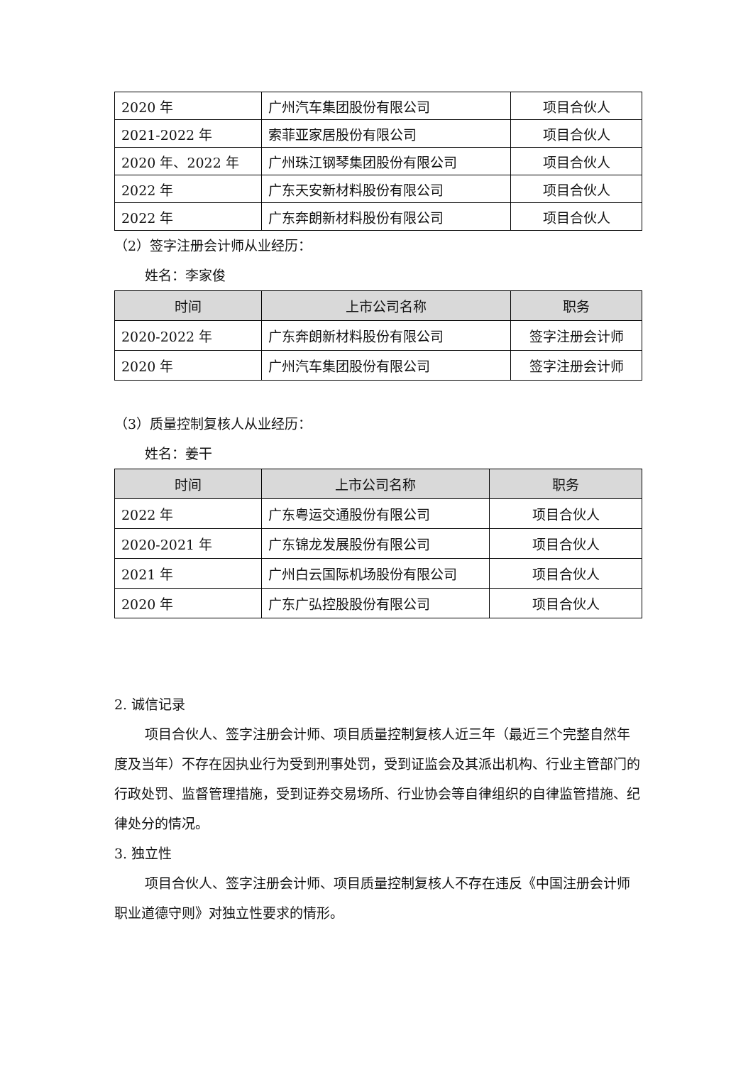| 2020 年 | 广州汽车集团股份有限公司 | 项目合伙人 |
| 2021-2022 年 | 索菲亚家居股份有限公司 | 项目合伙人 |
| 2020 年、2022 年 | 广州珠江钢琴集团股份有限公司 | 项目合伙人 |
| 2022 年 | 广东天安新材料股份有限公司 | 项目合伙人 |
| 2022 年 | 广东奔朗新材料股份有限公司 | 项目合伙人 |
（2）签字注册会计师从业经历：
姓名：李家俊
| 时间 | 上市公司名称 | 职务 |
| --- | --- | --- |
| 2020-2022 年 | 广东奔朗新材料股份有限公司 | 签字注册会计师 |
| 2020 年 | 广州汽车集团股份有限公司 | 签字注册会计师 |
（3）质量控制复核人从业经历：
姓名：姜干
| 时间 | 上市公司名称 | 职务 |
| --- | --- | --- |
| 2022 年 | 广东粤运交通股份有限公司 | 项目合伙人 |
| 2020-2021 年 | 广东锦龙发展股份有限公司 | 项目合伙人 |
| 2021 年 | 广州白云国际机场股份有限公司 | 项目合伙人 |
| 2020 年 | 广东广弘控股股份有限公司 | 项目合伙人 |
2. 诚信记录
项目合伙人、签字注册会计师、项目质量控制复核人近三年（最近三个完整自然年度及当年）不存在因执业行为受到刑事处罚，受到证监会及其派出机构、行业主管部门的行政处罚、监督管理措施，受到证券交易场所、行业协会等自律组织的自律监管措施、纪律处分的情况。
3. 独立性
项目合伙人、签字注册会计师、项目质量控制复核人不存在违反《中国注册会计师职业道德守则》对独立性要求的情形。